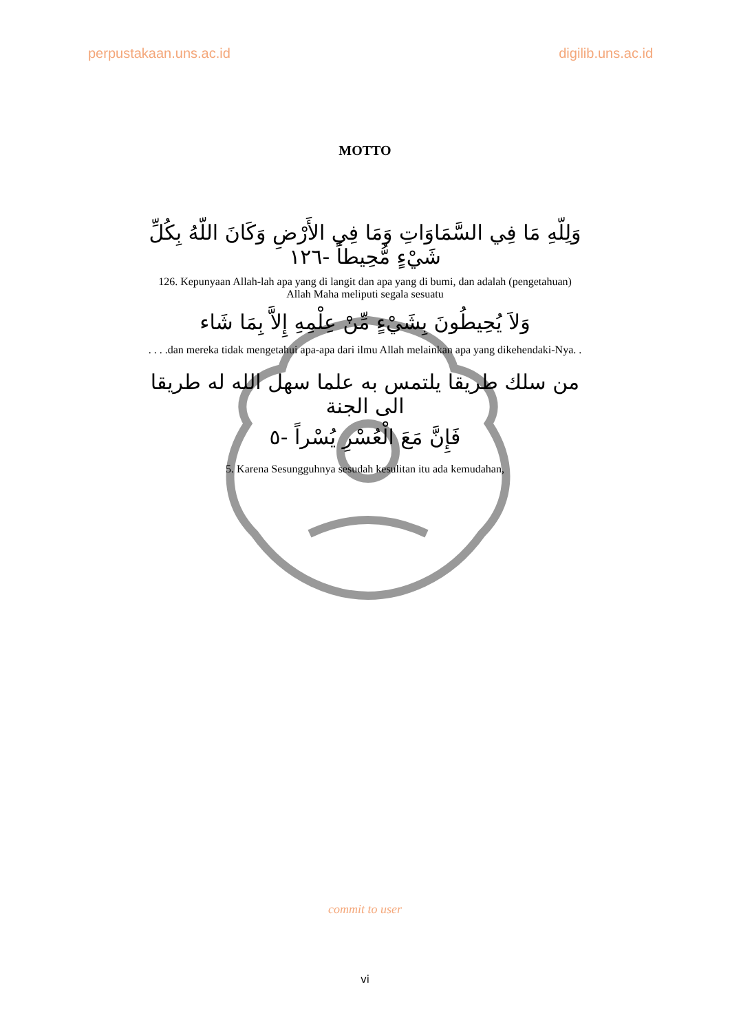perpustakaan.uns.ac.id digilib.uns.ac.id
MOTTO
وَلِلّهِ مَا فِي السَّمَاوَاتِ وَمَا فِي الأَرْضِ وَكَانَ اللّهُ بِكُلِّ شَيْءٍ مُّحِيطاً -١٢٦
126. Kepunyaan Allah-lah apa yang di langit dan apa yang di bumi, dan adalah (pengetahuan) Allah Maha meliputi segala sesuatu
وَلاَ يُحِيطُونَ بِشَيْءٍ مِّنْ عِلْمِهِ إِلاَّ بِمَا شَاء
. . . .dan mereka tidak mengetahui apa-apa dari ilmu Allah melainkan apa yang dikehendaki-Nya. .
من سلك طريقا يلتمس به علما سهل الله له طريقا الى الجنة
فَإِنَّ مَعَ الْعُسْرِ يُسْراً -٥
5. Karena Sesungguhnya sesudah kesulitan itu ada kemudahan,
commit to user
vi